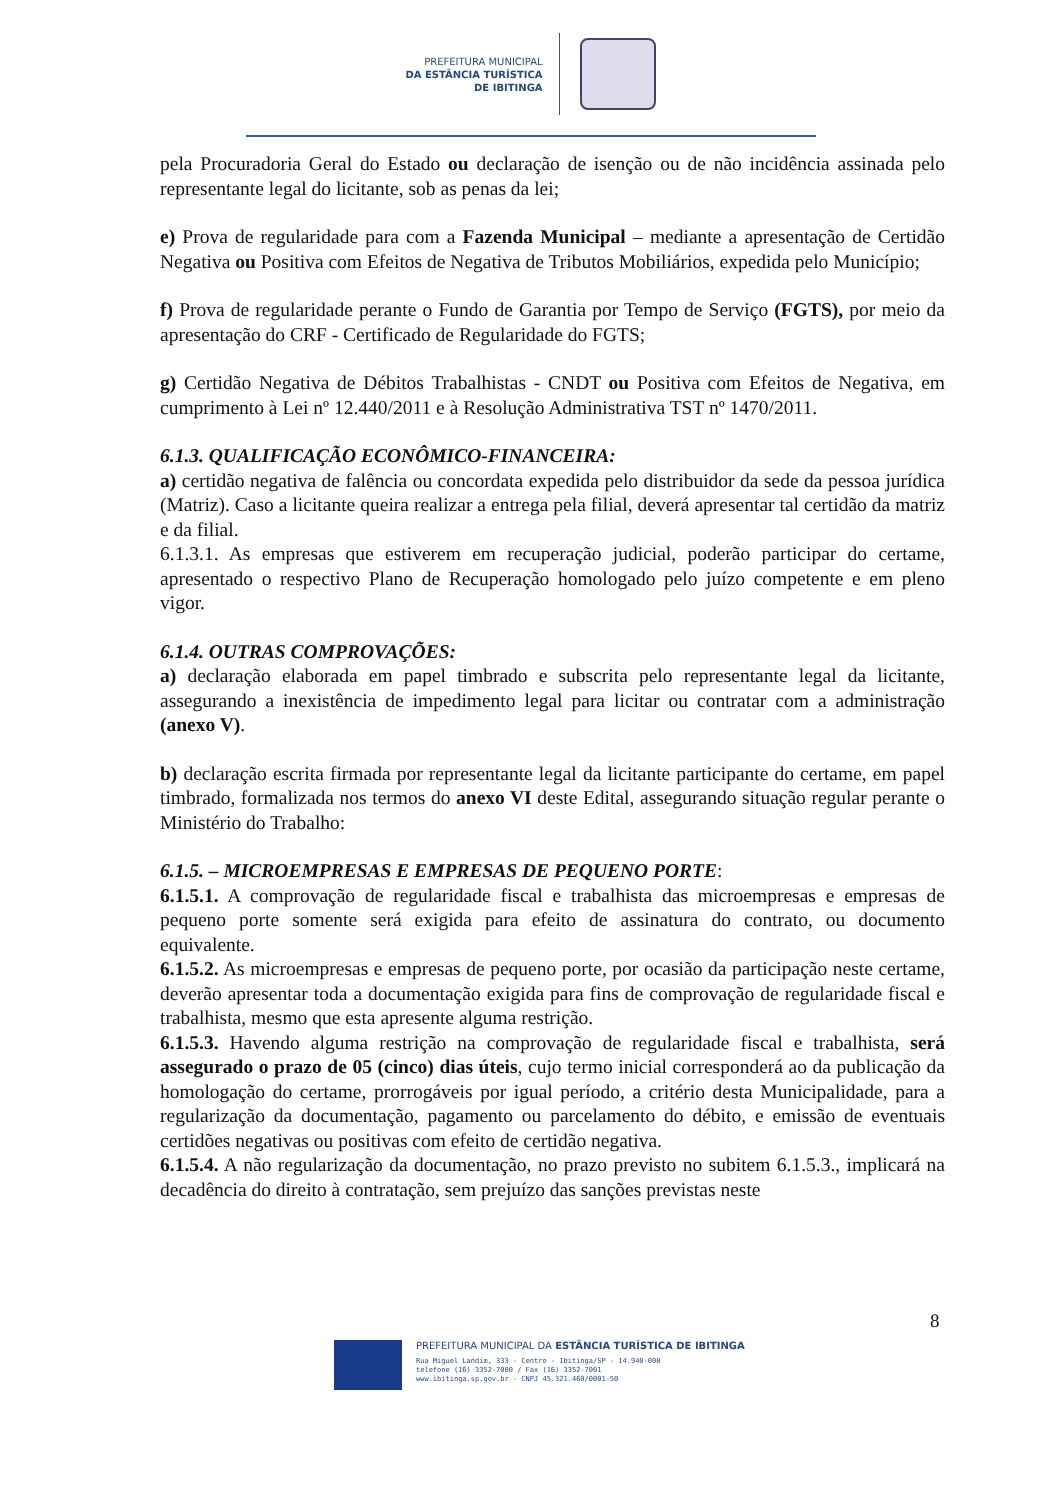PREFEITURA MUNICIPAL
DA ESTÂNCIA TURÍSTICA
DE IBITINGA
pela Procuradoria Geral do Estado ou declaração de isenção ou de não incidência assinada pelo representante legal do licitante, sob as penas da lei;
e) Prova de regularidade para com a Fazenda Municipal – mediante a apresentação de Certidão Negativa ou Positiva com Efeitos de Negativa de Tributos Mobiliários, expedida pelo Município;
f) Prova de regularidade perante o Fundo de Garantia por Tempo de Serviço (FGTS), por meio da apresentação do CRF - Certificado de Regularidade do FGTS;
g) Certidão Negativa de Débitos Trabalhistas - CNDT ou Positiva com Efeitos de Negativa, em cumprimento à Lei nº 12.440/2011 e à Resolução Administrativa TST nº 1470/2011.
6.1.3. QUALIFICAÇÃO ECONÔMICO-FINANCEIRA:
a) certidão negativa de falência ou concordata expedida pelo distribuidor da sede da pessoa jurídica (Matriz). Caso a licitante queira realizar a entrega pela filial, deverá apresentar tal certidão da matriz e da filial.
6.1.3.1. As empresas que estiverem em recuperação judicial, poderão participar do certame, apresentado o respectivo Plano de Recuperação homologado pelo juízo competente e em pleno vigor.
6.1.4. OUTRAS COMPROVAÇÕES:
a) declaração elaborada em papel timbrado e subscrita pelo representante legal da licitante, assegurando a inexistência de impedimento legal para licitar ou contratar com a administração (anexo V).
b) declaração escrita firmada por representante legal da licitante participante do certame, em papel timbrado, formalizada nos termos do anexo VI deste Edital, assegurando situação regular perante o Ministério do Trabalho:
6.1.5. – MICROEMPRESAS E EMPRESAS DE PEQUENO PORTE:
6.1.5.1. A comprovação de regularidade fiscal e trabalhista das microempresas e empresas de pequeno porte somente será exigida para efeito de assinatura do contrato, ou documento equivalente.
6.1.5.2. As microempresas e empresas de pequeno porte, por ocasião da participação neste certame, deverão apresentar toda a documentação exigida para fins de comprovação de regularidade fiscal e trabalhista, mesmo que esta apresente alguma restrição.
6.1.5.3. Havendo alguma restrição na comprovação de regularidade fiscal e trabalhista, será assegurado o prazo de 05 (cinco) dias úteis, cujo termo inicial corresponderá ao da publicação da homologação do certame, prorrogáveis por igual período, a critério desta Municipalidade, para a regularização da documentação, pagamento ou parcelamento do débito, e emissão de eventuais certidões negativas ou positivas com efeito de certidão negativa.
6.1.5.4. A não regularização da documentação, no prazo previsto no subitem 6.1.5.3., implicará na decadência do direito à contratação, sem prejuízo das sanções previstas neste
8
PREFEITURA MUNICIPAL DA ESTÂNCIA TURÍSTICA DE IBITINGA
Rua Miguel Landim, 333 - Centro - Ibitinga/SP - 14.940-000
telefone (16) 3352-7000 / Fax (16) 3352-7001
www.ibitinga.sp.gov.br - CNPJ 45.321.460/0001-50